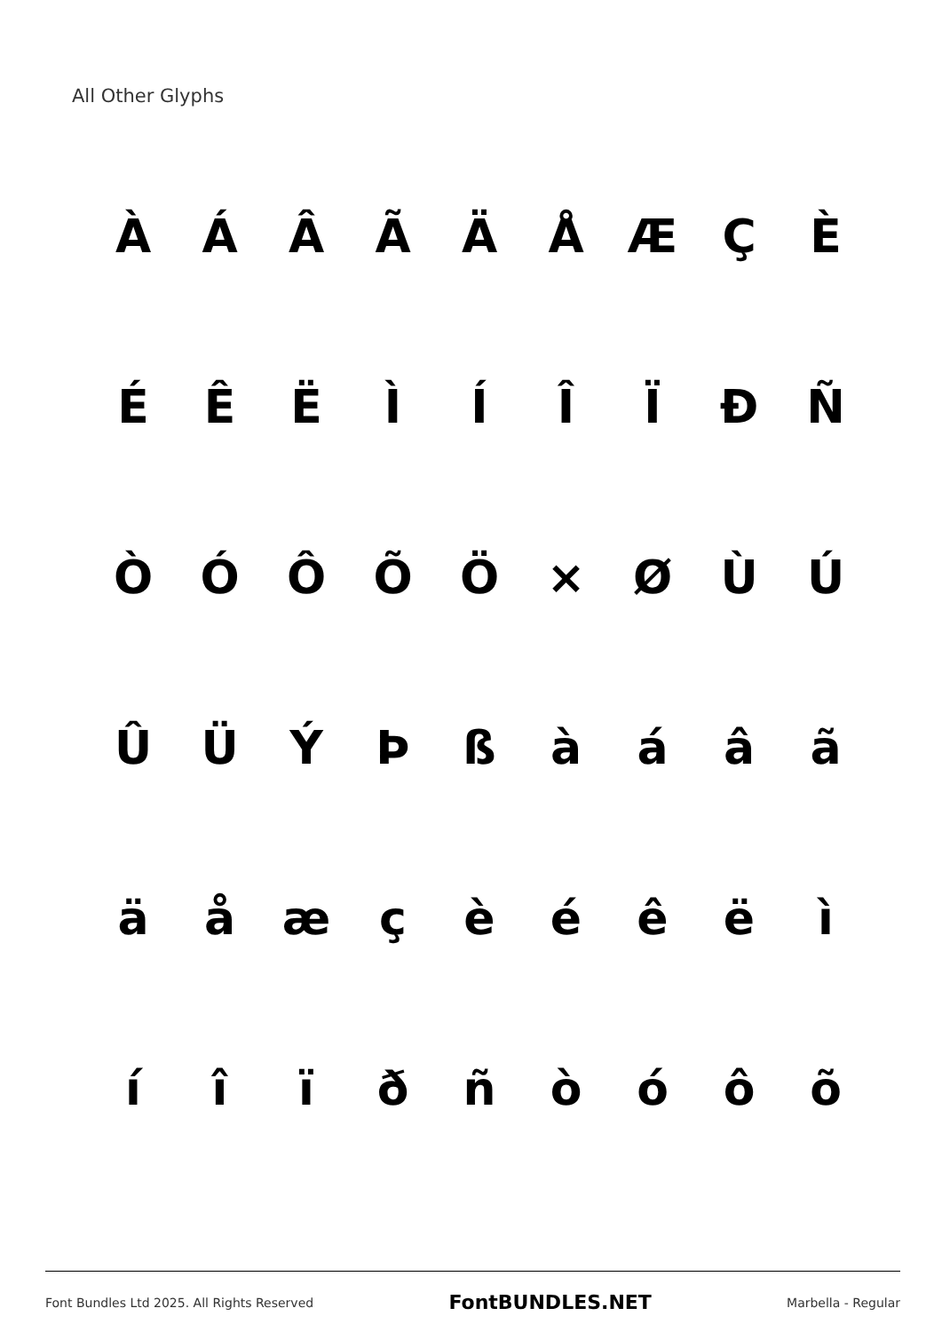All Other Glyphs
À Á Â Ã Ä Å Æ Ç È
É Ê Ë Ì Í Î Ï Ð Ñ
Ò Ó Ô Õ Ö × Ø Ù Ú
Û Ü Ý Þ ß à á â ã
ä å æ ç è é ê ë ì
í î ï ð ñ ò ó ô õ
Font Bundles Ltd 2025. All Rights Reserved FontBUNDLES.NET Marbella - Regular